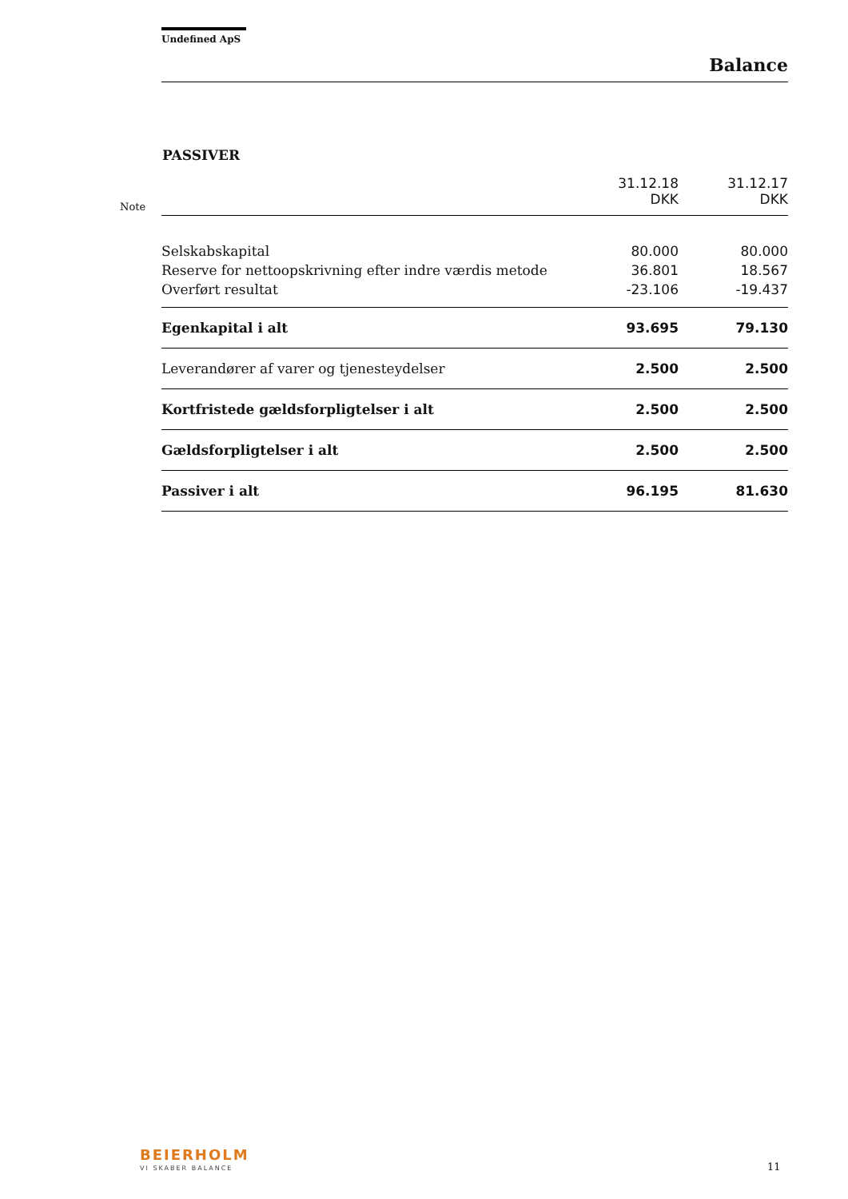Undefined ApS
Balance
PASSIVER
| Note | | 31.12.18 DKK | 31.12.17 DKK |
| | Selskabskapital | 80.000 | 80.000 |
| | Reserve for nettoopskrivning efter indre værdis metode | 36.801 | 18.567 |
| | Overført resultat | -23.106 | -19.437 |
| | Egenkapital i alt | 93.695 | 79.130 |
| | Leverandører af varer og tjenesteydelser | 2.500 | 2.500 |
| | Kortfristede gældsforpligtelser i alt | 2.500 | 2.500 |
| | Gældsforpligtelser i alt | 2.500 | 2.500 |
| | Passiver i alt | 96.195 | 81.630 |
BEIERHOLM
VI SKABER BALANCE 11